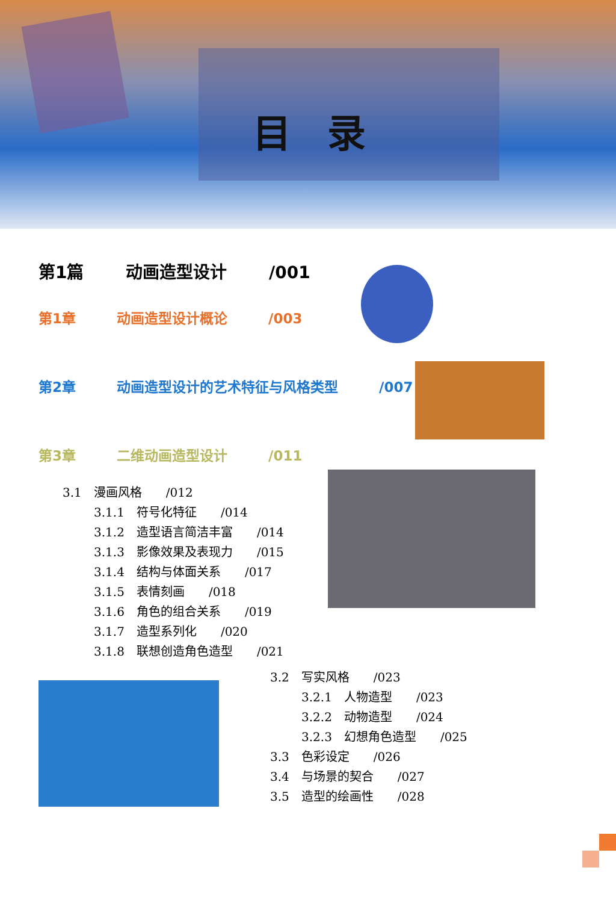目录
第1篇 动画造型设计 /001
第1章 动画造型设计概论 /003
第2章 动画造型设计的艺术特征与风格类型 /007
第3章 二维动画造型设计 /011
3.1　漫画风格　　/012
3.1.1　符号化特征　　/014
3.1.2　造型语言简洁丰富　　/014
3.1.3　影像效果及表现力　　/015
3.1.4　结构与体面关系　　/017
3.1.5　表情刻画　　/018
3.1.6　角色的组合关系　　/019
3.1.7　造型系列化　　/020
3.1.8　联想创造角色造型　　/021
3.2　写实风格　　/023
3.2.1　人物造型　　/023
3.2.2　动物造型　　/024
3.2.3　幻想角色造型　　/025
3.3　色彩设定　　/026
3.4　与场景的契合　　/027
3.5　造型的绘画性　　/028